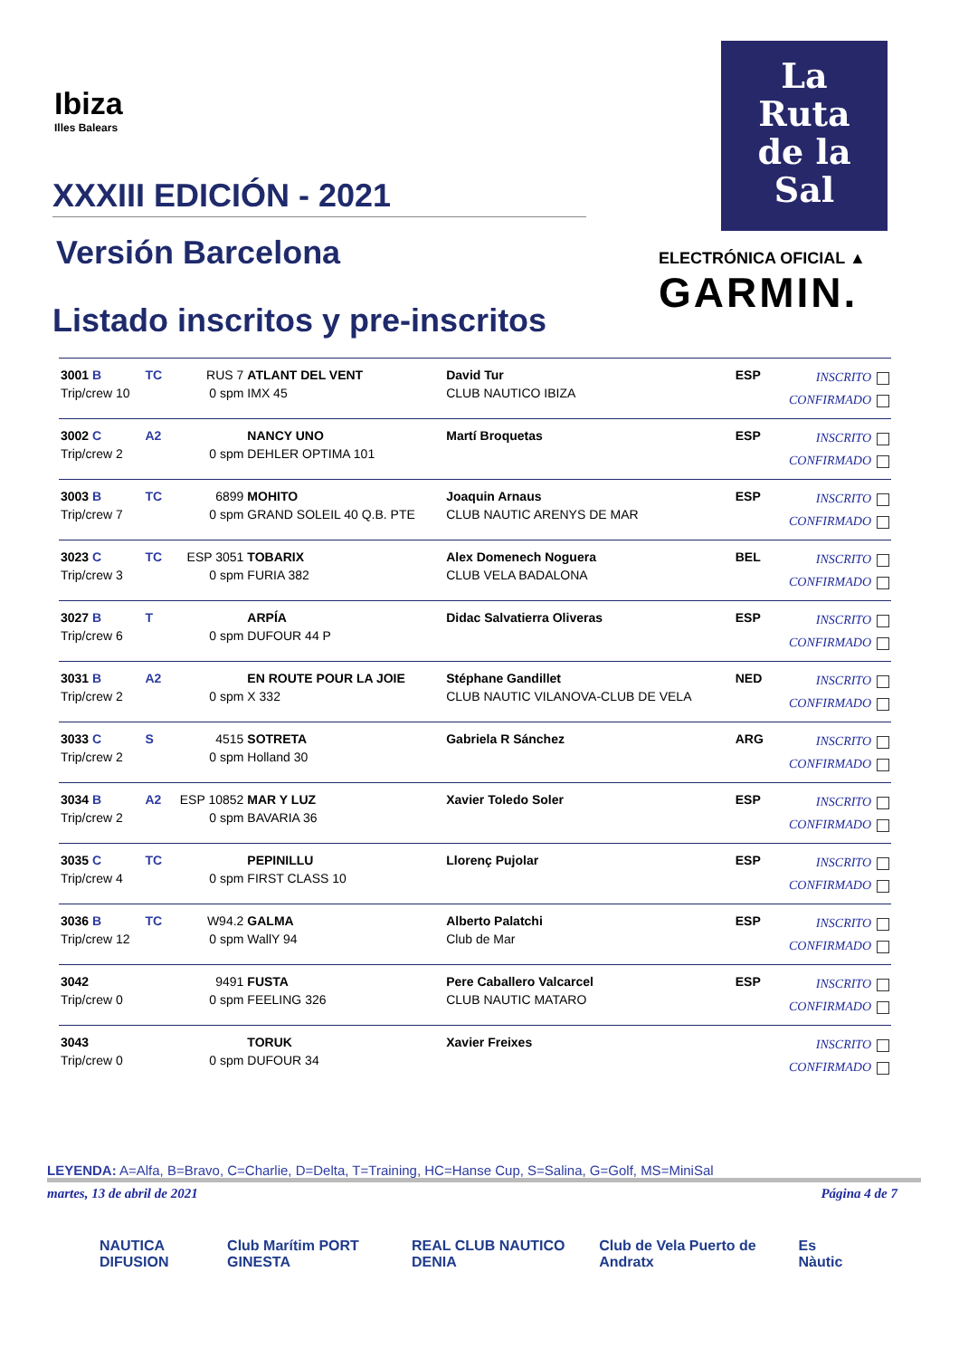Ibiza
Illes Balears
XXXIII EDICIÓN - 2021
Versión Barcelona
Listado inscritos y pre-inscritos
La
Ruta
de la
Sal
ELECTRÓNICA OFICIAL ▲
GARMIN.
| 3001 B Trip/crew 10 | TC | RUS 7 0 spm | ATLANT DEL VENT IMX 45 | David Tur CLUB NAUTICO IBIZA | ESP | INSCRITO CONFIRMADO |
| 3002 C Trip/crew 2 | A2 | 0 spm | NANCY UNO DEHLER OPTIMA 101 | Martí Broquetas | ESP | INSCRITO CONFIRMADO |
| 3003 B Trip/crew 7 | TC | 6899 0 spm | MOHITO GRAND SOLEIL 40 Q.B. PTE | Joaquin Arnaus CLUB NAUTIC ARENYS DE MAR | ESP | INSCRITO CONFIRMADO |
| 3023 C Trip/crew 3 | TC | ESP 3051 0 spm | TOBARIX FURIA 382 | Alex Domenech Noguera CLUB VELA BADALONA | BEL | INSCRITO CONFIRMADO |
| 3027 B Trip/crew 6 | T | 0 spm | ARPÍA DUFOUR 44 P | Didac Salvatierra Oliveras | ESP | INSCRITO CONFIRMADO |
| 3031 B Trip/crew 2 | A2 | 0 spm | EN ROUTE POUR LA JOIE X 332 | Stéphane Gandillet CLUB NAUTIC VILANOVA-CLUB DE VELA | NED | INSCRITO CONFIRMADO |
| 3033 C Trip/crew 2 | S | 4515 0 spm | SOTRETA Holland 30 | Gabriela R Sánchez | ARG | INSCRITO CONFIRMADO |
| 3034 B Trip/crew 2 | A2 | ESP 10852 0 spm | MAR Y LUZ BAVARIA 36 | Xavier Toledo Soler | ESP | INSCRITO CONFIRMADO |
| 3035 C Trip/crew 4 | TC | 0 spm | PEPINILLU FIRST CLASS 10 | Llorenç Pujolar | ESP | INSCRITO CONFIRMADO |
| 3036 B Trip/crew 12 | TC | W94.2 0 spm | GALMA WallY 94 | Alberto Palatchi Club de Mar | ESP | INSCRITO CONFIRMADO |
| 3042 Trip/crew 0 | | 9491 0 spm | FUSTA FEELING 326 | Pere Caballero Valcarcel CLUB NAUTIC MATARO | ESP | INSCRITO CONFIRMADO |
| 3043 Trip/crew 0 | | 0 spm | TORUK DUFOUR 34 | Xavier Freixes | | INSCRITO CONFIRMADO |
LEYENDA: A=Alfa, B=Bravo, C=Charlie, D=Delta, T=Training, HC=Hanse Cup, S=Salina, G=Golf, MS=MiniSal
martes, 13 de abril de 2021 Página 4 de 7
NAUTICA DIFUSION Club Marítim PORT GINESTA REAL CLUB NAUTICO DENIA Club de Vela Puerto de Andratx Es Nàutic